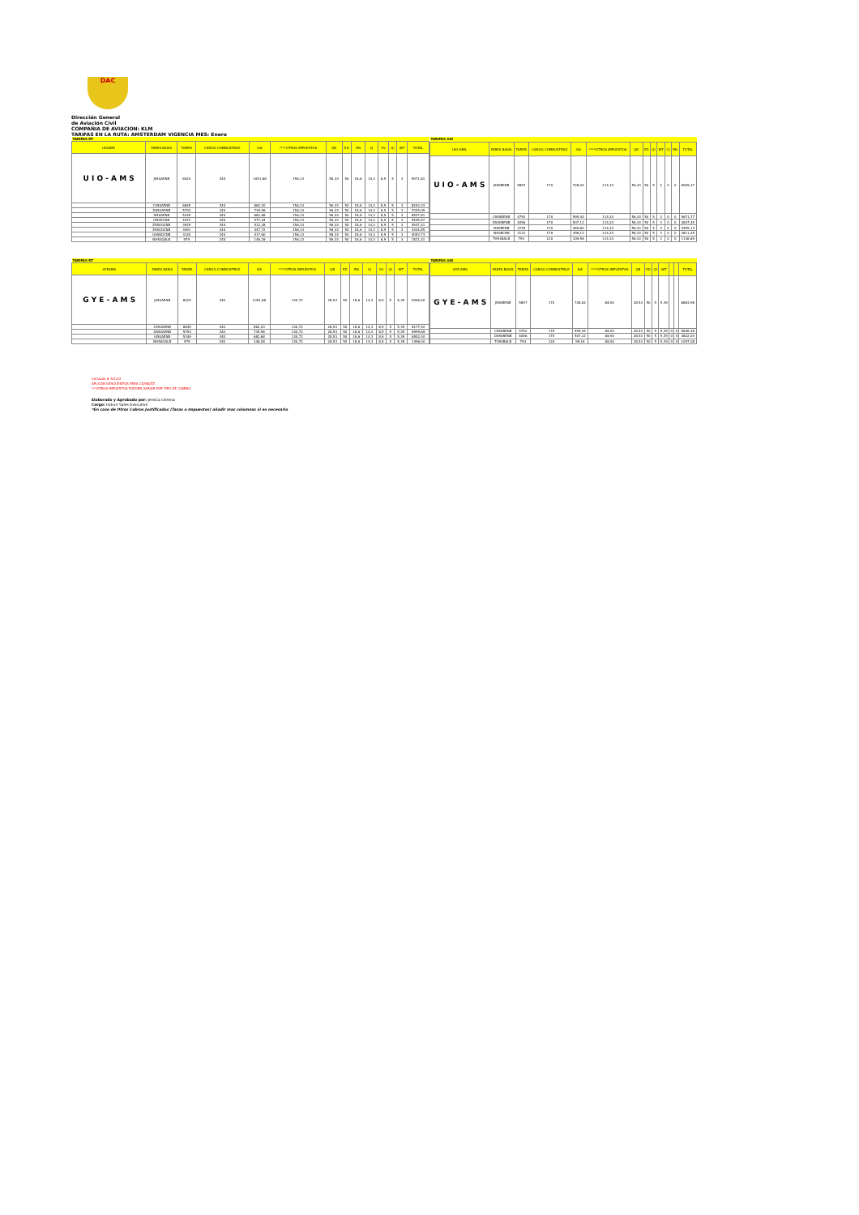DAC
Dirección General
de Aviación Civil
COMPAÑIA DE AVIACION: KLM
TARIFAS EN LA RUTA: AMSTERDAM VIGENCIA MES: Enero
| TARIFAS RT | | | | | | | | | | | | | |
| UIOAMS | FARES BASIS | TARIFA | CARGO COMBUSTIBLE | IVA | ****OTROS IMPUESTOS | QB | ED | RN | CJ | VV | QI | WT | TOTAL |
| U I O - A M S | JS50AENB | 8424 | 340 | 1051,68 | 156,13 | 56,33 | 50 | 18,6 | 14,3 | 8,9 | 5 | 3 | 9971,81 |
| | CS50AENB | 6845 | 340 | 862,20 | 156,13 | 56,33 | 50 | 18,6 | 14,3 | 8,9 | 5 | 3 | 8203,33 |
| | DS50AENB | 5793 | 340 | 735,96 | 156,13 | 56,33 | 50 | 18,6 | 14,3 | 8,9 | 5 | 3 | 7025,09 |
| | IS50AENB | 5349 | 340 | 682,68 | 156,13 | 56,33 | 50 | 18,6 | 14,3 | 8,9 | 5 | 3 | 6527,81 |
| | IS50ECNB | 4472 | 340 | 577,44 | 156,13 | 56,33 | 50 | 18,6 | 14,3 | 8,9 | 5 | 3 | 5545,57 |
| | ZS50OCNB | 3929 | 340 | 512,28 | 156,13 | 56,33 | 50 | 18,6 | 14,3 | 8,9 | 5 | 3 | 4937,41 |
| | ZS54OCNB | 3491 | 340 | 447,72 | 156,13 | 56,33 | 50 | 18,6 | 14,3 | 8,9 | 5 | 3 | 4334,85 |
| | OS58OCNB | 3140 | 340 | 417,60 | 156,13 | 56,33 | 50 | 18,6 | 14,3 | 8,9 | 5 | 3 | 4053,73 |
| | NH50OALB | 979 | 240 | 146,28 | 156,13 | 56,33 | 50 | 18,6 | 14,3 | 8,9 | 5 | 3 | 1521,41 |
| TARIFAS OW | | | | | | | | | | | | |
| UIO-AMS | FARES BASIS | TARIFA | CARGO COMBUSTIBLE | IVA | ****OTROS IMPUESTOS | QB | ED | QI | WT | CJ | RN | TOTAL |
| U I O - A M S | JS50BENB | 5897 | 170 | 728,04 | 114,33 | 56,33 | 50 | 5 | 3 | 0 | 0 | 6909,37 |
| | CS50BENB | 4792 | 170 | 595,44 | 114,33 | 56,33 | 50 | 5 | 3 | 0 | 0 | 5671,77 |
| | DS50BENB | 4056 | 170 | 507,12 | 114,33 | 56,33 | 50 | 5 | 3 | 0 | 0 | 4847,45 |
| | IS50BENB | 3745 | 170 | 469,80 | 114,33 | 56,33 | 50 | 5 | 3 | 0 | 0 | 4499,13 |
| | IS50BCNB | 3131 | 170 | 396,12 | 114,33 | 56,33 | 50 | 5 | 3 | 0 | 0 | 3811,45 |
| | TH54BALB | 793 | 120 | 109,56 | 114,33 | 56,33 | 50 | 5 | 3 | 0 | 0 | 1136,89 |
| TARIFAS RT | | | | | | | | | | | | | |
| GYEAMS | FARES BASIS | TARIFA | CARGO COMBUSTIBLE | IVA | ****OTROS IMPUESTOS | QB | ED | RN | CJ | VV | QI | WT | TOTAL |
| G Y E - A M S | JS50AENB | 8424 | 340 | 1051,68 | 130,72 | 28,53 | 50 | 18,6 | 14,3 | 8,9 | 5 | 5,39 | 9946,40 |
| | CS50AENB | 6845 | 340 | 862,20 | 130,72 | 28,53 | 50 | 18,6 | 14,3 | 8,9 | 5 | 5,39 | 8177,92 |
| | DS50AENB | 5793 | 340 | 735,96 | 130,72 | 28,53 | 50 | 18,6 | 14,3 | 8,9 | 5 | 5,39 | 6999,68 |
| | IS50AENB | 5349 | 340 | 682,68 | 130,72 | 28,53 | 50 | 18,6 | 14,3 | 8,9 | 5 | 5,39 | 6502,40 |
| | NH50OALB | 979 | 240 | 146,28 | 130,72 | 28,53 | 50 | 18,6 | 14,3 | 8,9 | 5 | 5,39 | 1496,00 |
| TARIFAS OW | | | | | | | | | | | | |
| GYE-AMS | FARES BASIS | TARIFA | CARGO COMBUSTIBLE | IVA | ****OTROS IMPUESTOS | QB | ED | QI | WT | | | TOTAL |
| G Y E - A M S | JS50BENB | 5897 | 170 | 728,04 | 88,92 | 28,53 | 50 | 5 | 5,39 | | | 6883,96 |
| | CS50BENB | 4792 | 170 | 595,44 | 88,92 | 28,53 | 50 | 5 | 5,39 | 0 | 0 | 5646,36 |
| | DS50BENB | 4056 | 170 | 507,12 | 88,92 | 28,53 | 50 | 5 | 5,39 | 0 | 0 | 4822,04 |
| | TH54BALB | 793 | 120 | 95,16 | 88,92 | 28,53 | 50 | 5 | 5,39 | 0 | 0 | 1097,08 |
Cotizado el 5/1/22
APLICAN DESCUENTOS PARA CD/SB/ZZ
***OTROS IMPUESTOS PUEDEN VARIAR POR TIPO DE CAMBIO
Elaborado y Aprobado por: Jessica Llerena
Cargo: Indoor Sales Executive
*En caso de Otros Cobros Justificados (Tasas o Impuestos) añadir mas columnas si es necesario